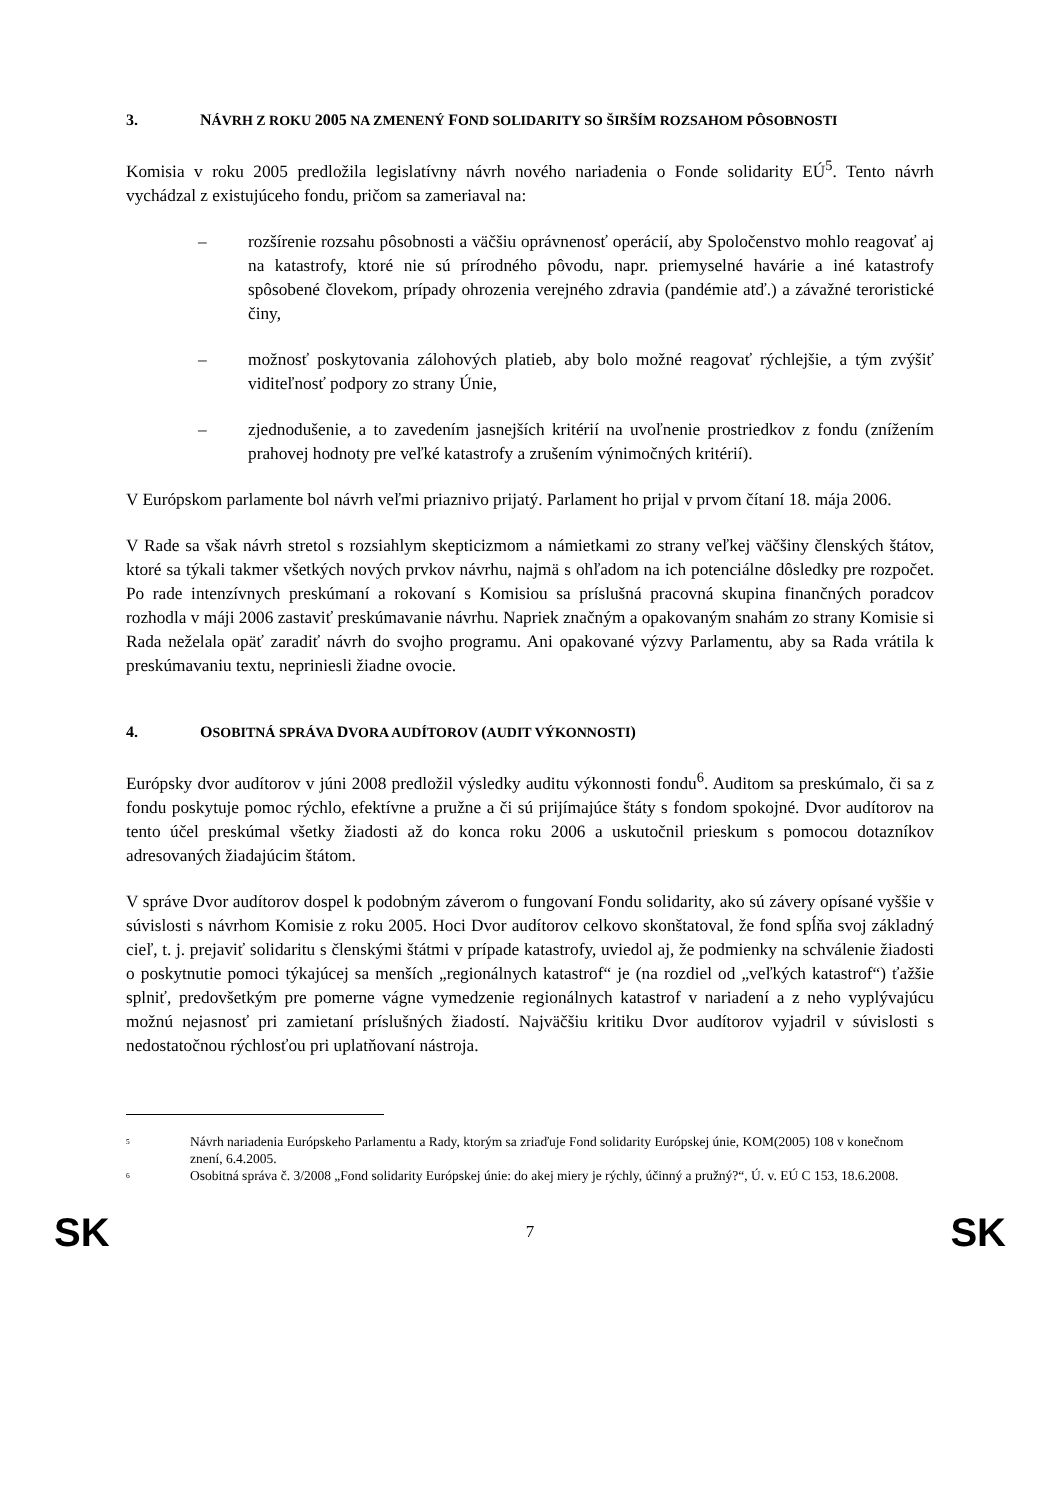3. NÁVRH Z ROKU 2005 NA ZMENENÝ FOND SOLIDARITY SO ŠIRŠÍM ROZSAHOM PÔSOBNOSTI
Komisia v roku 2005 predložila legislatívny návrh nového nariadenia o Fonde solidarity EÚ<sup>5</sup>. Tento návrh vychádzal z existujúceho fondu, pričom sa zameriaval na:
– rozšírenie rozsahu pôsobnosti a väčšiu oprávnenosť operácií, aby Spoločenstvo mohlo reagovať aj na katastrofy, ktoré nie sú prírodného pôvodu, napr. priemyselné havárie a iné katastrofy spôsobené človekom, prípady ohrozenia verejného zdravia (pandémie atď.) a závažné teroristické činy,
– možnosť poskytovania zálohových platieb, aby bolo možné reagovať rýchlejšie, a tým zvýšiť viditeľnosť podpory zo strany Únie,
– zjednodušenie, a to zavedením jasnejších kritérií na uvoľnenie prostriedkov z fondu (znížením prahovej hodnoty pre veľké katastrofy a zrušením výnimočných kritérií).
V Európskom parlamente bol návrh veľmi priaznivo prijatý. Parlament ho prijal v prvom čítaní 18. mája 2006.
V Rade sa však návrh stretol s rozsiahlym skepticizmom a námietkami zo strany veľkej väčšiny členských štátov, ktoré sa týkali takmer všetkých nových prvkov návrhu, najmä s ohľadom na ich potenciálne dôsledky pre rozpočet. Po rade intenzívnych preskúmaní a rokovaní s Komisiou sa príslušná pracovná skupina finančných poradcov rozhodla v máji 2006 zastaviť preskúmavanie návrhu. Napriek značným a opakovaným snahám zo strany Komisie si Rada neželala opäť zaradiť návrh do svojho programu. Ani opakované výzvy Parlamentu, aby sa Rada vrátila k preskúmavaniu textu, nepriniesli žiadne ovocie.
4. OSOBITNÁ SPRÁVA DVORA AUDÍTOROV (AUDIT VÝKONNOSTI)
Európsky dvor audítorov v júni 2008 predložil výsledky auditu výkonnosti fondu<sup>6</sup>. Auditom sa preskúmalo, či sa z fondu poskytuje pomoc rýchlo, efektívne a pružne a či sú prijímajúce štáty s fondom spokojné. Dvor audítorov na tento účel preskúmal všetky žiadosti až do konca roku 2006 a uskutočnil prieskum s pomocou dotazníkov adresovaných žiadajúcim štátom.
V správe Dvor audítorov dospel k podobným záverom o fungovaní Fondu solidarity, ako sú závery opísané vyššie v súvislosti s návrhom Komisie z roku 2005. Hoci Dvor audítorov celkovo skonštatoval, že fond spĺňa svoj základný cieľ, t. j. prejaviť solidaritu s členskými štátmi v prípade katastrofy, uviedol aj, že podmienky na schválenie žiadosti o poskytnutie pomoci týkajúcej sa menších „regionálnych katastrof“ je (na rozdiel od „veľkých katastrof“) ťažšie splniť, predovšetkým pre pomerne vágne vymedzenie regionálnych katastrof v nariadení a z neho vyplývajúcu možnú nejasnosť pri zamietaní príslušných žiadostí. Najväčšiu kritiku Dvor audítorov vyjadril v súvislosti s nedostatočnou rýchlosťou pri uplatňovaní nástroja.
<sup>5</sup> Návrh nariadenia Európskeho Parlamentu a Rady, ktorým sa zriaďuje Fond solidarity Európskej únie, KOM(2005) 108 v konečnom znení, 6.4.2005.
<sup>6</sup> Osobitná správa č. 3/2008 „Fond solidarity Európskej únie: do akej miery je rýchly, účinný a pružný?“, Ú. v. EÚ C 153, 18.6.2008.
SK 7 SK